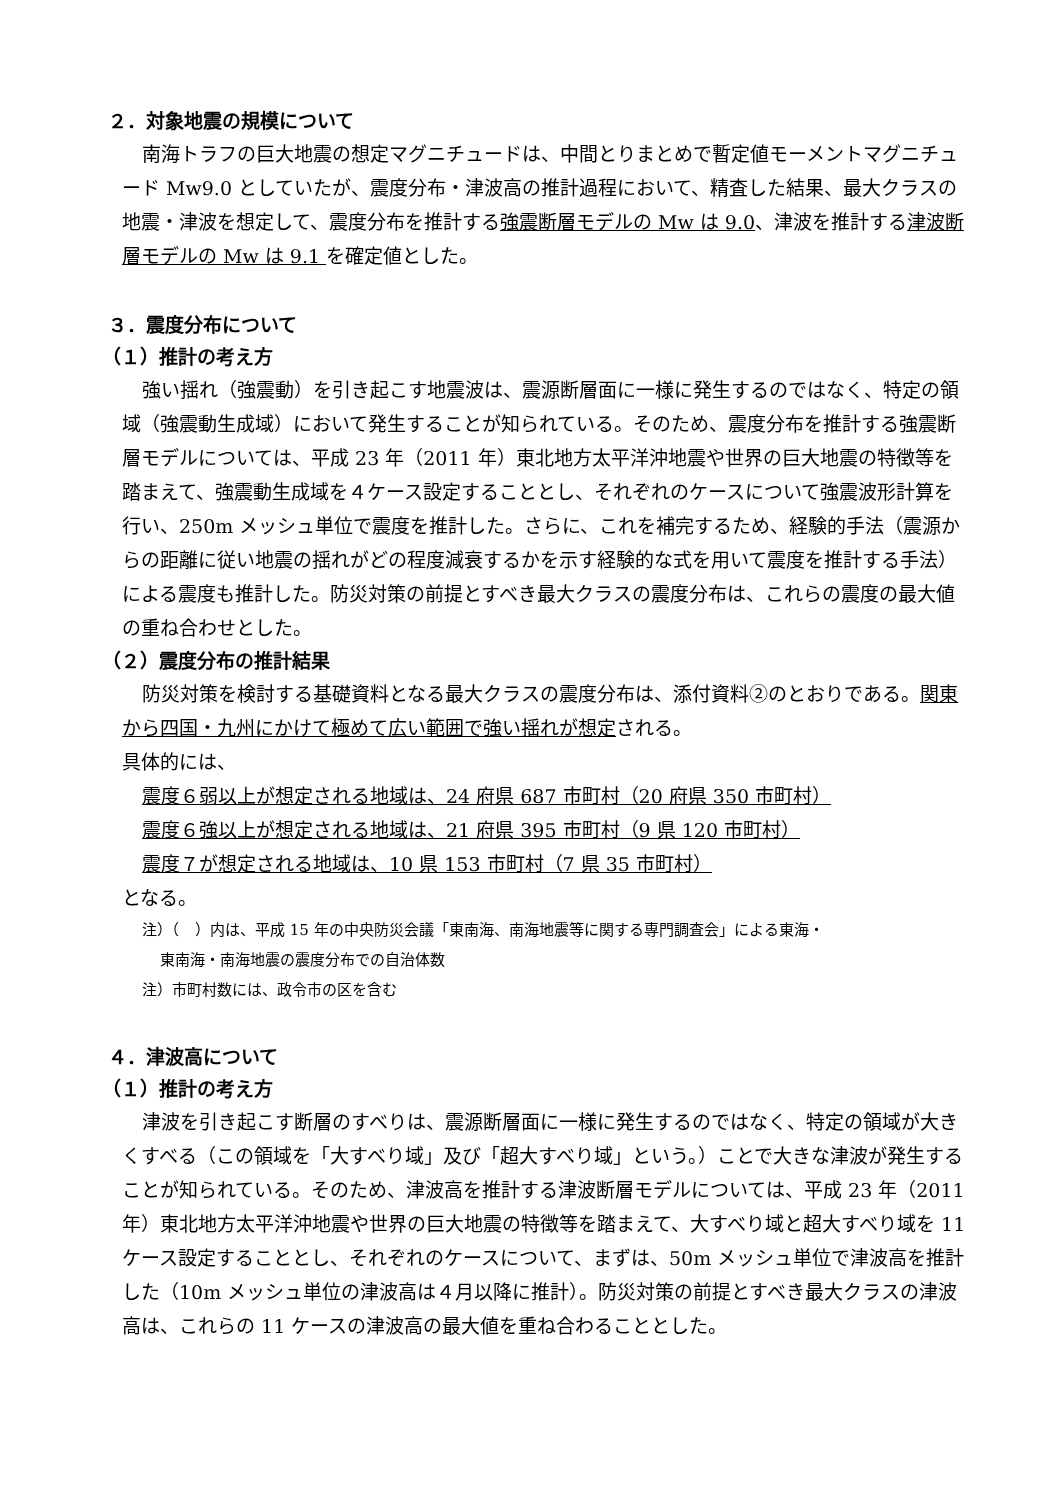２．対象地震の規模について
南海トラフの巨大地震の想定マグニチュードは、中間とりまとめで暫定値モーメントマグニチュード Mw9.0 としていたが、震度分布・津波高の推計過程において、精査した結果、最大クラスの地震・津波を想定して、震度分布を推計する強震断層モデルの Mw は 9.0、津波を推計する津波断層モデルの Mw は 9.1 を確定値とした。
３．震度分布について
（１）推計の考え方
強い揺れ（強震動）を引き起こす地震波は、震源断層面に一様に発生するのではなく、特定の領域（強震動生成域）において発生することが知られている。そのため、震度分布を推計する強震断層モデルについては、平成 23 年（2011 年）東北地方太平洋沖地震や世界の巨大地震の特徴等を踏まえて、強震動生成域を４ケース設定することとし、それぞれのケースについて強震波形計算を行い、250m メッシュ単位で震度を推計した。さらに、これを補完するため、経験的手法（震源からの距離に従い地震の揺れがどの程度減衰するかを示す経験的な式を用いて震度を推計する手法）による震度も推計した。防災対策の前提とすべき最大クラスの震度分布は、これらの震度の最大値の重ね合わせとした。
（２）震度分布の推計結果
防災対策を検討する基礎資料となる最大クラスの震度分布は、添付資料②のとおりである。関東から四国・九州にかけて極めて広い範囲で強い揺れが想定される。
具体的には、
震度６弱以上が想定される地域は、24 府県 687 市町村（20 府県 350 市町村）
震度６強以上が想定される地域は、21 府県 395 市町村（9 県 120 市町村）
震度７が想定される地域は、10 県 153 市町村（7 県 35 市町村）
となる。
注）（　）内は、平成 15 年の中央防災会議「東南海、南海地震等に関する専門調査会」による東海・
東南海・南海地震の震度分布での自治体数
注）市町村数には、政令市の区を含む
４．津波高について
（１）推計の考え方
津波を引き起こす断層のすべりは、震源断層面に一様に発生するのではなく、特定の領域が大きくすべる（この領域を「大すべり域」及び「超大すべり域」という。）ことで大きな津波が発生することが知られている。そのため、津波高を推計する津波断層モデルについては、平成 23 年（2011 年）東北地方太平洋沖地震や世界の巨大地震の特徴等を踏まえて、大すべり域と超大すべり域を 11 ケース設定することとし、それぞれのケースについて、まずは、50m メッシュ単位で津波高を推計した（10m メッシュ単位の津波高は４月以降に推計）。防災対策の前提とすべき最大クラスの津波高は、これらの 11 ケースの津波高の最大値を重ね合わることとした。